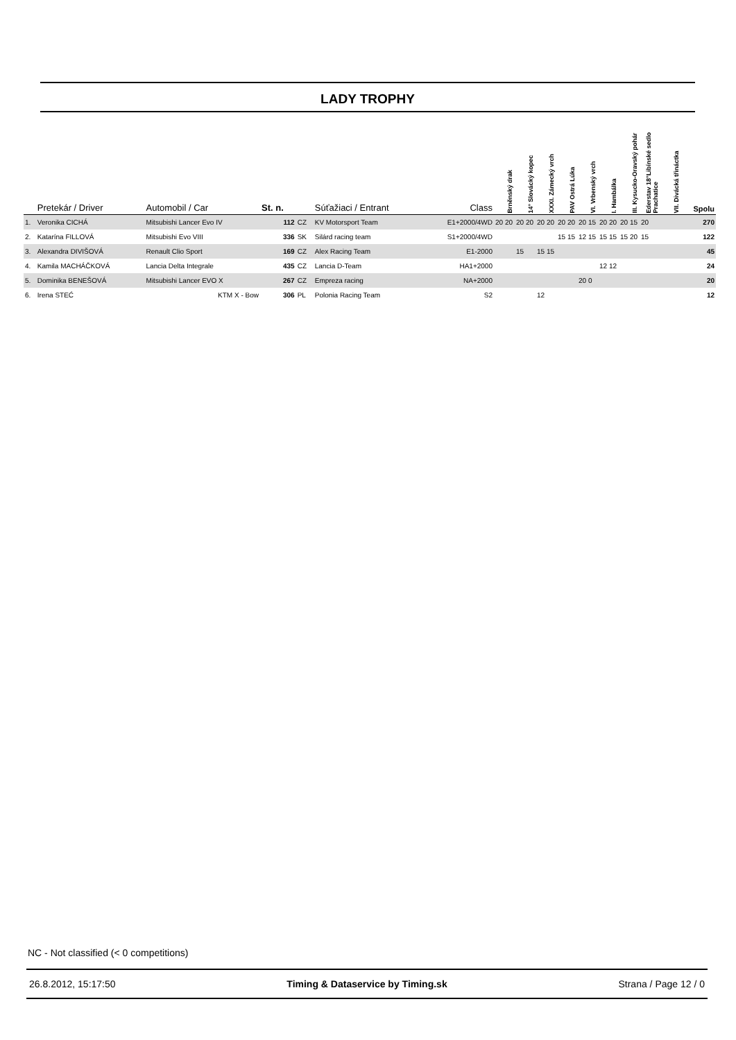LADY TROPHY
| | Pretekár / Driver | Automobil / Car | St. n. | | Súťažiaci / Entrant | Class | Brněnský drak | 14° Slovácký kopec | XXXI. Zámecký vrch | PAV Ostrá Lúka | VI. Vrbenský vrch | I. Hambálka | III. Kysucko-Oravský pohár | Ederstav 18°Libínské sedlo Prachatice | VII. Divácká třináctka | Spolu |
| --- | --- | --- | --- | --- | --- | --- | --- | --- | --- | --- | --- | --- | --- | --- | --- | --- |
| 1. | Veronika CICHÁ | Mitsubishi Lancer Evo IV | 112 | CZ | KV Motorsport Team | E1+2000/4WD | 20 20 | 20 20 | 20 20 | 20 20 | 20 15 | 20 20 | 20 15 | 20 | | 270 |
| 2. | Katarína FILLOVÁ | Mitsubishi Evo VIII | 336 | SK | Silárd racing team | S1+2000/4WD | | | | 15 15 | 12 15 | 15 15 | 15 20 | 15 | | 122 |
| 3. | Alexandra DIVIŠOVÁ | Renault Clio Sport | 169 | CZ | Alex Racing Team | E1-2000 | | 15 | 15 15 | | | | | | | 45 |
| 4. | Kamila MACHÁČKOVÁ | Lancia Delta Integrale | 435 | CZ | Lancia D-Team | HA1+2000 | | | | | | 12 12 | | | | 24 |
| 5. | Dominika BENEŠOVÁ | Mitsubishi Lancer EVO X | 267 | CZ | Empreza racing | NA+2000 | | | | | 20 0 | | | | | 20 |
| 6. | Irena STEĆ | KTM X - Bow | 306 | PL | Polonia Racing Team | S2 | | | 12 | | | | | | | 12 |
NC - Not classified (< 0 competitions)
26.8.2012, 15:17:50 Timing & Dataservice by Timing.sk Strana / Page 12 / 0